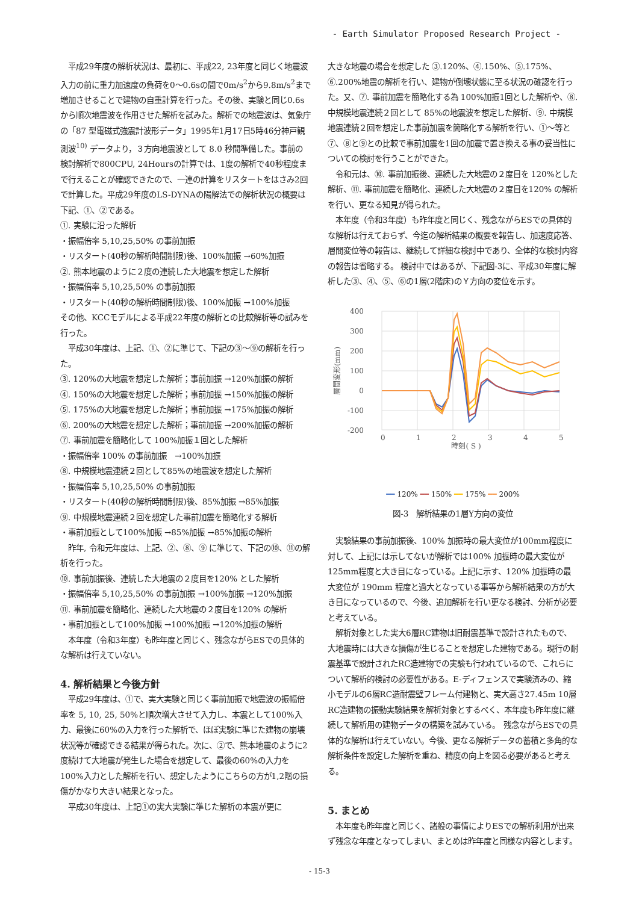- Earth Simulator Proposed Research Project -
　平成29年度の解析状況は、最初に、平成22, 23年度と同じく地震波入力の前に重力加速度の負荷を0〜0.6sの間で0m/s<sup>2</sup>から9.8m/s<sup>2</sup>まで増加させることで建物の自重計算を行った。その後、実験と同じ0.6sから順次地震波を作用させた解析を試みた。解析での地震波は、気象庁の「87 型電磁式強震計波形データ」1995年1月17日5時46分神戸観測波<sup>10)</sup> データより，３方向地震波として 8.0 秒間準備した。事前の検討解析で800CPU, 24Hoursの計算では、1度の解析で40秒程度まで行えることが確認できたので、一連の計算をリスタートをはさみ2回で計算した。平成29年度のLS-DYNAの陽解法での解析状況の概要は下記、①、②である。
①. 実験に沿った解析
・振幅倍率 5,10,25,50% の事前加振
・リスタート(40秒の解析時間制限)後、100%加振 →60%加振
②. 熊本地震のように２度の連続した大地震を想定した解析
・振幅倍率 5,10,25,50% の事前加振
・リスタート(40秒の解析時間制限)後、100%加振 →100%加振
その他、KCCモデルによる平成22年度の解析との比較解析等の試みを行った。
　平成30年度は、上記、①、②に準じて、下記の③〜⑨の解析を行った。
③. 120%の大地震を想定した解析；事前加振 →120%加振の解析
④. 150%の大地震を想定した解析；事前加振 →150%加振の解析
⑤. 175%の大地震を想定した解析；事前加振 →175%加振の解析
⑥. 200%の大地震を想定した解析；事前加振 →200%加振の解析
⑦. 事前加震を簡略化して 100%加振１回とした解析
・振幅倍率 100% の事前加振　→100%加振
⑧. 中規模地震連続２回として85%の地震波を想定した解析
・振幅倍率 5,10,25,50% の事前加振
・リスタート(40秒の解析時間制限)後、85%加振 →85%加振
⑨. 中規模地震連続２回を想定した事前加震を簡略化する解析
・事前加振として100%加振 →85%加振 →85%加振の解析
　昨年, 令和元年度は、上記、②、⑧、⑨ に準じて、下記の⑩、⑪の解析を行った。
⑩. 事前加振後、連続した大地震の２度目を120% とした解析
・振幅倍率 5,10,25,50% の事前加振 →100%加振 →120%加振
⑪. 事前加震を簡略化、連続した大地震の２度目を120% の解析
・事前加振として100%加振 →100%加振 →120%加振の解析
　本年度（令和3年度）も昨年度と同じく、残念ながらESでの具体的な解析は行えていない。
4. 解析結果と今後方針
　平成29年度は、①で、実大実験と同じく事前加振で地震波の振幅倍率を 5, 10, 25, 50%と順次増大させて入力し、本震として100%入力、最後に60%の入力を行った解析で、ほぼ実験に準じた建物の崩壊状況等が確認できる結果が得られた。次に、②で、熊本地震のように2度続けて大地震が発生した場合を想定して、最後の60%の入力を100%入力とした解析を行い、想定したようにこちらの方が1,2階の損傷がかなり大きい結果となった。
　平成30年度は、上記①の実大実験に準じた解析の本震が更に
大きな地震の場合を想定した ③.120%、④.150%、⑤.175%、⑥.200%地震の解析を行い、建物が倒壊状態に至る状況の確認を行った。又、⑦. 事前加震を簡略化する為 100%加振1回とした解析や、⑧. 中規模地震連続２回として 85%の地震波を想定した解析、⑨. 中規模地震連続２回を想定した事前加震を簡略化する解析を行い、①〜等と⑦、⑧と⑨との比較で事前加震を1回の加震で置き換える事の妥当性についての検討を行うことができた。
　令和元は、⑩. 事前加振後、連続した大地震の２度目を 120%とした解析、⑪. 事前加震を簡略化、連続した大地震の２度目を120% の解析を行い、更なる知見が得られた。
　本年度（令和3年度）も昨年度と同じく、残念ながらESでの具体的な解析は行えておらず、今迄の解析結果の概要を報告し、加速度応答、層間変位等の報告は、継続して詳細な検討中であり、全体的な検討内容の報告は省略する。 検討中ではあるが、下記図-3に、平成30年度に解析した③、④、⑤、⑥の1層(2階床)のＹ方向の変位を示す。
400
300
200
100
0
-100
-200
0
1
2
3
4
5
時刻( S )
層間変形(mm)
━━ 120% ━━ 150% ━━ 175% ━━ 200%
図-3　解析結果の1層Y方向の変位
　実験結果の事前加振後、100% 加振時の最大変位が100mm程度に対して、上記には示してないが解析では100% 加振時の最大変位が125mm程度と大き目になっている。上記に示す、120% 加振時の最大変位が 190mm 程度と過大となっている事等から解析結果の方が大き目になっているので、今後、追加解析を行い更なる検討、分析が必要と考えている。
　解析対象とした実大6層RC建物は旧耐震基準で設計されたもので、大地震時には大きな損傷が生じることを想定した建物である。現行の耐震基準で設計されたRC造建物での実験も行われているので、これらについて解析的検討の必要性がある。E-ディフェンスで実験済みの、縮小モデルの6層RC造耐震壁フレーム付建物と、実大高さ27.45m 10層RC造建物の振動実験結果を解析対象とするべく、本年度も昨年度に継続して解析用の建物データの構築を試みている。　残念ながらESでの具体的な解析は行えていない。今後、更なる解析データの蓄積と多角的な解析条件を設定した解析を重ね、精度の向上を図る必要があると考える。
5. まとめ
　本年度も昨年度と同じく、諸般の事情によりESでの解析利用が出来ず残念な年度となってしまい、まとめは昨年度と同様な内容とします。
- 15-3